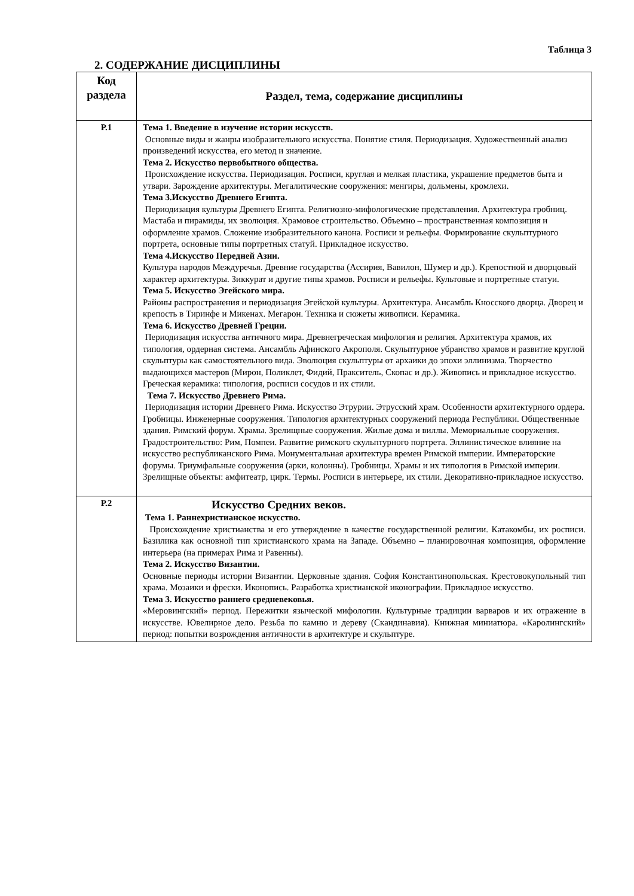2. СОДЕРЖАНИЕ ДИСЦИПЛИНЫ
Таблица 3
| Код раздела | Раздел, тема, содержание дисциплины |
| --- | --- |
| Р.1 | Тема 1. Введение в изучение истории искусств. Основные виды и жанры изобразительного искусства. Понятие стиля. Периодизация. Художественный анализ произведений искусства, его метод и значение. Тема 2. Искусство первобытного общества. Происхождение искусства. Периодизация. Росписи, круглая и мелкая пластика, украшение предметов быта и утвари. Зарождение архитектуры. Мегалитические сооружения: менгиры, дольмены, кромлехи. Тема 3.Искусство Древнего Египта. Периодизация культуры Древнего Египта. Религиозно-мифологические представления. Архитектура гробниц. Мастаба и пирамиды, их эволюция. Храмовое строительство. Объемно – пространственная композиция и оформление храмов. Сложение изобразительного канона. Росписи и рельефы. Формирование скульптурного портрета, основные типы портретных статуй. Прикладное искусство. Тема 4.Искусство Передней Азии. Культура народов Междуречья. Древние государства (Ассирия, Вавилон, Шумер и др.). Крепостной и дворцовый характер архитектуры. Зиккурат и другие типы храмов. Росписи и рельефы. Культовые и портретные статуи. Тема 5. Искусство Эгейского мира. Районы распространения и периодизация Эгейской культуры. Архитектура. Ансамбль Кносского дворца. Дворец и крепость в Тиринфе и Микенах. Мегарон. Техника и сюжеты живописи. Керамика. Тема 6. Искусство Древней Греции. Периодизация искусства античного мира. Древнегреческая мифология и религия. Архитектура храмов, их типология, ордерная система. Ансамбль Афинского Акрополя. Скульптурное убранство храмов и развитие круглой скульптуры как самостоятельного вида. Эволюция скульптуры от архаики до эпохи эллинизма. Творчество выдающихся мастеров (Мирон, Поликлет, Фидий, Пракситель, Скопас и др.). Живопись и прикладное искусство. Греческая керамика: типология, росписи сосудов и их стили. Тема 7. Искусство Древнего Рима. Периодизация истории Древнего Рима. Искусство Этрурии. Этрусский храм. Особенности архитектурного ордера. Гробницы. Инженерные сооружения. Типология архитектурных сооружений периода Республики. Общественные здания. Римский форум. Храмы. Зрелищные сооружения. Жилые дома и виллы. Мемориальные сооружения. Градостроительство: Рим, Помпеи. Развитие римского скульптурного портрета. Эллинистическое влияние на искусство республиканского Рима. Монументальная архитектура времен Римской империи. Императорские форумы. Триумфальные сооружения (арки, колонны). Гробницы. Храмы и их типология в Римской империи. Зрелищные объекты: амфитеатр, цирк. Термы. Росписи в интерьере, их стили. Декоративно-прикладное искусство. |
| Р.2 | Искусство Средних веков. Тема 1. Раннехристианское искусство. Происхождение христианства и его утверждение в качестве государственной религии. Катакомбы, их росписи. Базилика как основной тип христианского храма на Западе. Объемно – планировочная композиция, оформление интерьера (на примерах Рима и Равенны). Тема 2. Искусство Византии. Основные периоды истории Византии. Церковные здания. София Константинопольская. Крестовокупольный тип храма. Мозаики и фрески. Иконопись. Разработка христианской иконографии. Прикладное искусство. Тема 3. Искусство раннего средневековья. «Меровингский» период. Пережитки языческой мифологии. Культурные традиции варваров и их отражение в искусстве. Ювелирное дело. Резьба по камню и дереву (Скандинавия). Книжная миниатюра. «Каролингский» период: попытки возрождения античности в архитектуре и скульптуре. |